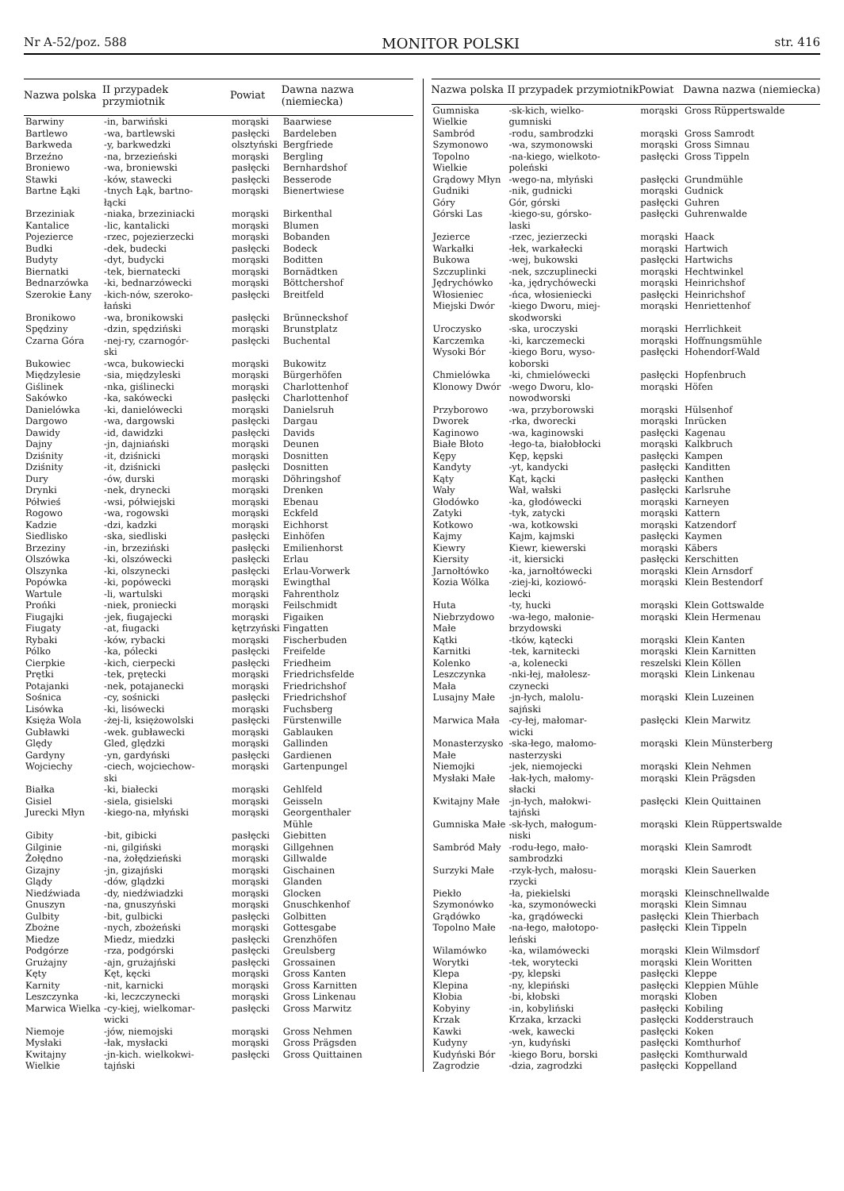Nr A-52/poz. 588 MONITOR POLSKI str. 416
| Nazwa polska | II przypadek przymiotnik | Powiat | Dawna nazwa (niemiecka) |
| --- | --- | --- | --- |
| Barwiny | -in, barwiński | morąski | Baarwiese |
| Bartlewo | -wa, bartlewski | pasłęcki | Bardeleben |
| Barkweda | -y, barkwedzki | olsztyński | Bergfriede |
| Brzeźno | -na, brzezieński | morąski | Bergling |
| Broniewo | -wa, broniewski | pasłęcki | Bernhardshof |
| Stawki | -ków, stawecki | pasłęcki | Besserode |
| Bartne Łąki | -tnych Łąk, bartno- łącki | morąski | Bienertwiese |
| Brzeziniak | -niaka, brzeziniacki | morąski | Birkenthal |
| Kantalice | -lic, kantalicki | morąski | Blumen |
| Pojezierce | -rzec, pojezierzecki | morąski | Bobanden |
| Budki | -dek, budecki | pasłęcki | Bodeck |
| Budyty | -dyt, budycki | morąski | Boditten |
| Biernatki | -tek, biernatecki | morąski | Bornädtken |
| Bednarzówka | -ki, bednarzówecki | morąski | Böttchershof |
| Szerokie Łany | -kich-nów, szeroko- łański | pasłęcki | Breitfeld |
| Bronikowo | -wa, bronikowski | pasłęcki | Brünneckshof |
| Spędziny | -dzin, spędziński | morąski | Brunstplatz |
| Czarna Góra | -nej-ry, czarnogór- ski | pasłęcki | Buchental |
| Bukowiec | -wca, bukowiecki | morąski | Bukowitz |
| Międzylesie | -sia, międzyleski | morąski | Bürgerhöfen |
| Giślinek | -nka, giślinecki | morąski | Charlottenhof |
| Sakówko | -ka, sakówecki | pasłęcki | Charlottenhof |
| Danielówka | -ki, danielówecki | morąski | Danielsruh |
| Dargowo | -wa, dargowski | pasłęcki | Dargau |
| Dawidy | -id, dawidzki | pasłęcki | Davids |
| Dajny | -jn, dajniański | morąski | Deunen |
| Dziśnity | -it, dziśnicki | morąski | Dosnitten |
| Dziśnity | -it, dziśnicki | pasłęcki | Dosnitten |
| Dury | -ów, durski | morąski | Döhringshof |
| Drynki | -nek, drynecki | morąski | Drenken |
| Półwieś | -wsi, półwiejski | morąski | Ebenau |
| Rogowo | -wa, rogowski | morąski | Eckfeld |
| Kadzie | -dzi, kadzki | morąski | Eichhorst |
| Siedlisko | -ska, siedliski | pasłęcki | Einhöfen |
| Brzeziny | -in, brzeziński | pasłęcki | Emilienhorst |
| Olszówka | -ki, olszówecki | pasłęcki | Erlau |
| Olszynka | -ki, olszynecki | pasłęcki | Erlau-Vorwerk |
| Popówka | -ki, popówecki | morąski | Ewingthal |
| Wartule | -li, wartulski | morąski | Fahrentholz |
| Prońki | -niek, proniecki | morąski | Feilschmidt |
| Fiugajki | -jek, fiugajecki | morąski | Figaiken |
| Fiugaty | -at, fiugacki | kętrzyński | Fingatten |
| Rybaki | -ków, rybacki | morąski | Fischerbuden |
| Pólko | -ka, pólecki | pasłęcki | Freifelde |
| Cierpkie | -kich, cierpecki | pasłęcki | Friedheim |
| Prętki | -tek, prętecki | morąski | Friedrichsfelde |
| Potajanki | -nek, potajanecki | morąski | Friedrichshof |
| Sośnica | -cy, sośnicki | pasłęcki | Friedrichshof |
| Lisówka | -ki, lisówecki | morąski | Fuchsberg |
| Księża Wola | -żej-li, księżowolski | pasłęcki | Fürstenwille |
| Gubławki | -wek. gubławecki | morąski | Gablauken |
| Ględy | Gled, ględzki | morąski | Gallinden |
| Gardyny | -yn, gardyński | pasłęcki | Gardienen |
| Wojciechy | -ciech, wojciechow- ski | morąski | Gartenpungel |
| Białka | -ki, białecki | morąski | Gehlfeld |
| Gisiel | -siela, gisielski | morąski | Geisseln |
| Jurecki Młyn | -kiego-na, młyński | morąski | Georgenthaler Mühle |
| Gibity | -bit, gibicki | pasłęcki | Giebitten |
| Gilginie | -ni, gilgiński | morąski | Gillgehnen |
| Żołędno | -na, żołędzieński | morąski | Gillwalde |
| Gizajny | -jn, gizajński | morąski | Gischainen |
| Glądy | -dów, glądzki | morąski | Glanden |
| Niedźwiada | -dy, niedźwiadzki | morąski | Glocken |
| Gnuszyn | -na, gnuszyński | morąski | Gnuschkenhof |
| Gulbity | -bit, gulbicki | pasłęcki | Golbitten |
| Zbożne | -nych, zbożeński | morąski | Gottesgabe |
| Miedze | Miedz, miedzki | pasłęcki | Grenzhöfen |
| Podgórze | -rza, podgórski | pasłęcki | Greulsberg |
| Grużajny | -ajn, grużajński | pasłęcki | Grossainen |
| Kęty | Kęt, kęcki | morąski | Gross Kanten |
| Karnity | -nit, karnicki | morąski | Gross Karnitten |
| Leszczynka | -ki, leczczynecki | morąski | Gross Linkenau |
| Marwica Wielka | -cy-kiej, wielkomar- wicki | pasłęcki | Gross Marwitz |
| Niemoje | -jów, niemojski | morąski | Gross Nehmen |
| Mysłaki | -łak, mysłacki | morąski | Gross Prägsden |
| Kwitajny Wielkie | -jn-kich. wielkokwi- tajński | pasłęcki | Gross Quittainen |
| Nazwa polska | II przypadek przymiotnik | Powiat | Dawna nazwa (niemiecka) |
| --- | --- | --- | --- |
| Gumniska Wielkie | -sk-kich, wielko- gumniski | morąski | Gross Rüppertswalde |
| Sambród | -rodu, sambrodzki | morąski | Gross Samrodt |
| Szymonowo | -wa, szymonowski | morąski | Gross Simnau |
| Topolno Wielkie | -na-kiego, wielkoto- poleński | pasłęcki | Gross Tippeln |
| Grądowy Młyn | -wego-na, młyński | pasłęcki | Grundmühle |
| Gudniki | -nik, gudnicki | morąski | Gudnick |
| Góry | Gór, górski | pasłęcki | Guhren |
| Górski Las | -kiego-su, górsko- laski | pasłęcki | Guhrenwalde |
| Jezierce | -rzec, jezierzecki | morąski | Haack |
| Warkałki | -łek, warkałecki | morąski | Hartwich |
| Bukowa | -wej, bukowski | pasłęcki | Hartwichs |
| Szczuplinki | -nek, szczuplinecki | morąski | Hechtwinkel |
| Jędrychówko | -ka, jędrychówecki | morąski | Heinrichshof |
| Włosieniec | -ńca, włosieniecki | pasłęcki | Heinrichshof |
| Miejski Dwór | -kiego Dworu, miej- skodworski | morąski | Henriettenhof |
| Uroczysko | -ska, uroczyski | morąski | Herrlichkeit |
| Karczemka | -ki, karczemecki | morąski | Hoffnungsmühle |
| Wysoki Bór | -kiego Boru, wyso- koborski | pasłęcki | Hohendorf-Wald |
| Chmielówka | -ki, chmielówecki | pasłęcki | Hopfenbruch |
| Klonowy Dwór | -wego Dworu, klo- nowodworski | morąski | Höfen |
| Przyborowo | -wa, przyborowski | morąski | Hülsenhof |
| Dworek | -rka, dworecki | morąski | Inrücken |
| Kaginowo | -wa, kaginowski | pasłęcki | Kagenau |
| Białe Błoto | -łego-ta, białobłocki | morąski | Kalkbruch |
| Kępy | Kęp, kępski | pasłęcki | Kampen |
| Kandyty | -yt, kandycki | pasłęcki | Kanditten |
| Kąty | Kąt, kącki | pasłęcki | Kanthen |
| Wały | Wał, wałski | pasłęcki | Karlsruhe |
| Głodówko | -ka, głodówecki | morąski | Karneyen |
| Zatyki | -tyk, zatycki | morąski | Kattern |
| Kotkowo | -wa, kotkowski | morąski | Katzendorf |
| Kajmy | Kajm, kajmski | pasłęcki | Kaymen |
| Kiewry | Kiewr, kiewerski | morąski | Käbers |
| Kiersity | -it, kiersicki | pasłęcki | Kerschitten |
| Jarnołtówko | -ka, jarnołtówecki | morąski | Klein Arnsdorf |
| Kozia Wólka | -ziej-ki, koziowó- lecki | morąski | Klein Bestendorf |
| Huta | -ty, hucki | morąski | Klein Gottswalde |
| Niebrzydowo Małe | -wa-łego, małonie- brzydowski | morąski | Klein Hermenau |
| Kątki | -tków, kątecki | morąski | Klein Kanten |
| Karnitki | -tek, karnitecki | morąski | Klein Karnitten |
| Kolenko | -a, kolenecki | reszelski | Klein Köllen |
| Leszczynka Mała | -nki-łej, małolesz- czynecki | morąski | Klein Linkenau |
| Lusajny Małe | -jn-łych, malolu- sajński | morąski | Klein Luzeinen |
| Marwica Mała | -cy-łej, małomar- wicki | pasłęcki | Klein Marwitz |
| Monasterzysko Małe | -ska-łego, małomo- nasterzyski | morąski | Klein Münsterberg |
| Niemojki | -jek, niemojecki | morąski | Klein Nehmen |
| Mysłaki Małe | -łak-łych, małomy- słacki | morąski | Klein Prägsden |
| Kwitajny Małe | -jn-łych, małokwi- tajński | pasłęcki | Klein Quittainen |
| Gumniska Małe | -sk-łych, małogum- niski | morąski | Klein Rüppertswalde |
| Sambród Mały | -rodu-łego, mało- sambrodzki | morąski | Klein Samrodt |
| Surzyki Małe | -rzyk-łych, małosu- rzycki | morąski | Klein Sauerken |
| Piekło | -ła, piekielski | morąski | Kleinschnellwalde |
| Szymonówko | -ka, szymonówecki | morąski | Klein Simnau |
| Grądówko | -ka, grądówecki | pasłęcki | Klein Thierbach |
| Topolno Małe | -na-łego, małotopo- leński | pasłęcki | Klein Tippeln |
| Wilamówko | -ka, wilamówecki | morąski | Klein Wilmsdorf |
| Worytki | -tek, worytecki | morąski | Klein Woritten |
| Klepa | -py, klepski | pasłęcki | Kleppe |
| Klepina | -ny, klepiński | pasłęcki | Kleppien Mühle |
| Kłobia | -bi, kłobski | morąski | Kloben |
| Kobyiny | -in, kobyliński | pasłęcki | Kobiling |
| Krzak | Krzaka, krzacki | pasłęcki | Kodderstrauch |
| Kawki | -wek, kawecki | pasłęcki | Koken |
| Kudyny | -yn, kudyński | pasłęcki | Komthurhof |
| Kudyński Bór | -kiego Boru, borski | pasłęcki | Komthurwald |
| Zagrodzie | -dzia, zagrodzki | pasłęcki | Koppelland |